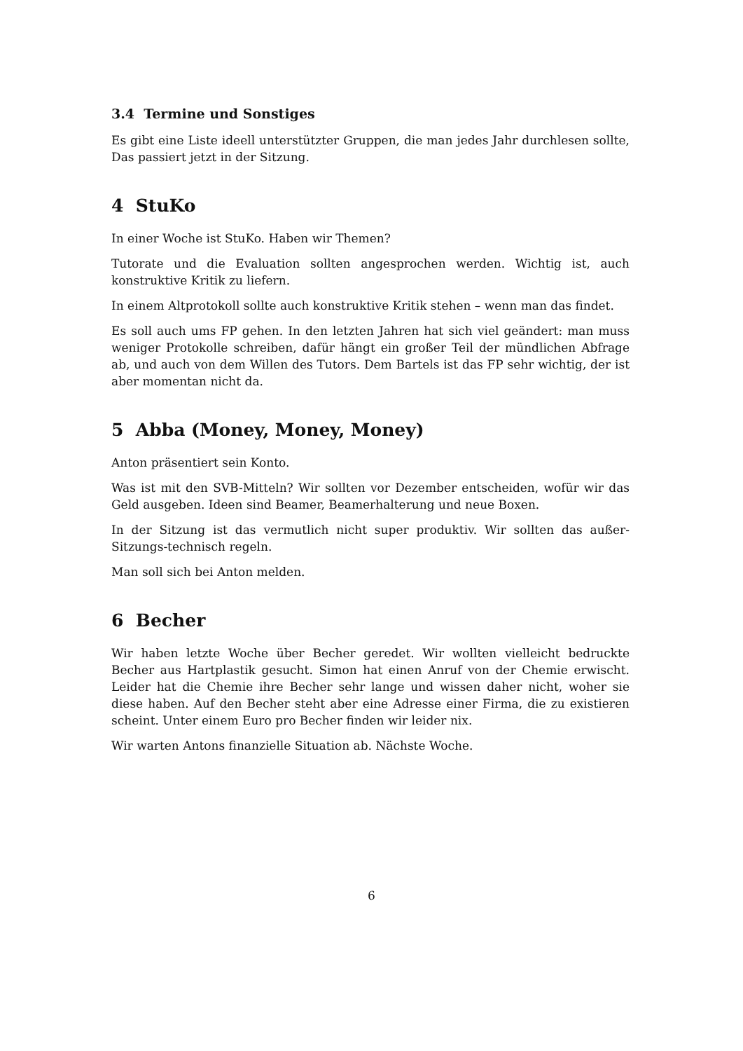3.4 Termine und Sonstiges
Es gibt eine Liste ideell unterstützter Gruppen, die man jedes Jahr durchlesen sollte, Das passiert jetzt in der Sitzung.
4 StuKo
In einer Woche ist StuKo. Haben wir Themen?
Tutorate und die Evaluation sollten angesprochen werden. Wichtig ist, auch konstruktive Kritik zu liefern.
In einem Altprotokoll sollte auch konstruktive Kritik stehen – wenn man das findet.
Es soll auch ums FP gehen. In den letzten Jahren hat sich viel geändert: man muss weniger Protokolle schreiben, dafür hängt ein großer Teil der mündlichen Abfrage ab, und auch von dem Willen des Tutors. Dem Bartels ist das FP sehr wichtig, der ist aber momentan nicht da.
5 Abba (Money, Money, Money)
Anton präsentiert sein Konto.
Was ist mit den SVB-Mitteln? Wir sollten vor Dezember entscheiden, wofür wir das Geld ausgeben. Ideen sind Beamer, Beamerhalterung und neue Boxen.
In der Sitzung ist das vermutlich nicht super produktiv. Wir sollten das außer-Sitzungs-technisch regeln.
Man soll sich bei Anton melden.
6 Becher
Wir haben letzte Woche über Becher geredet. Wir wollten vielleicht bedruckte Becher aus Hartplastik gesucht. Simon hat einen Anruf von der Chemie erwischt. Leider hat die Chemie ihre Becher sehr lange und wissen daher nicht, woher sie diese haben. Auf den Becher steht aber eine Adresse einer Firma, die zu existieren scheint. Unter einem Euro pro Becher finden wir leider nix.
Wir warten Antons finanzielle Situation ab. Nächste Woche.
6